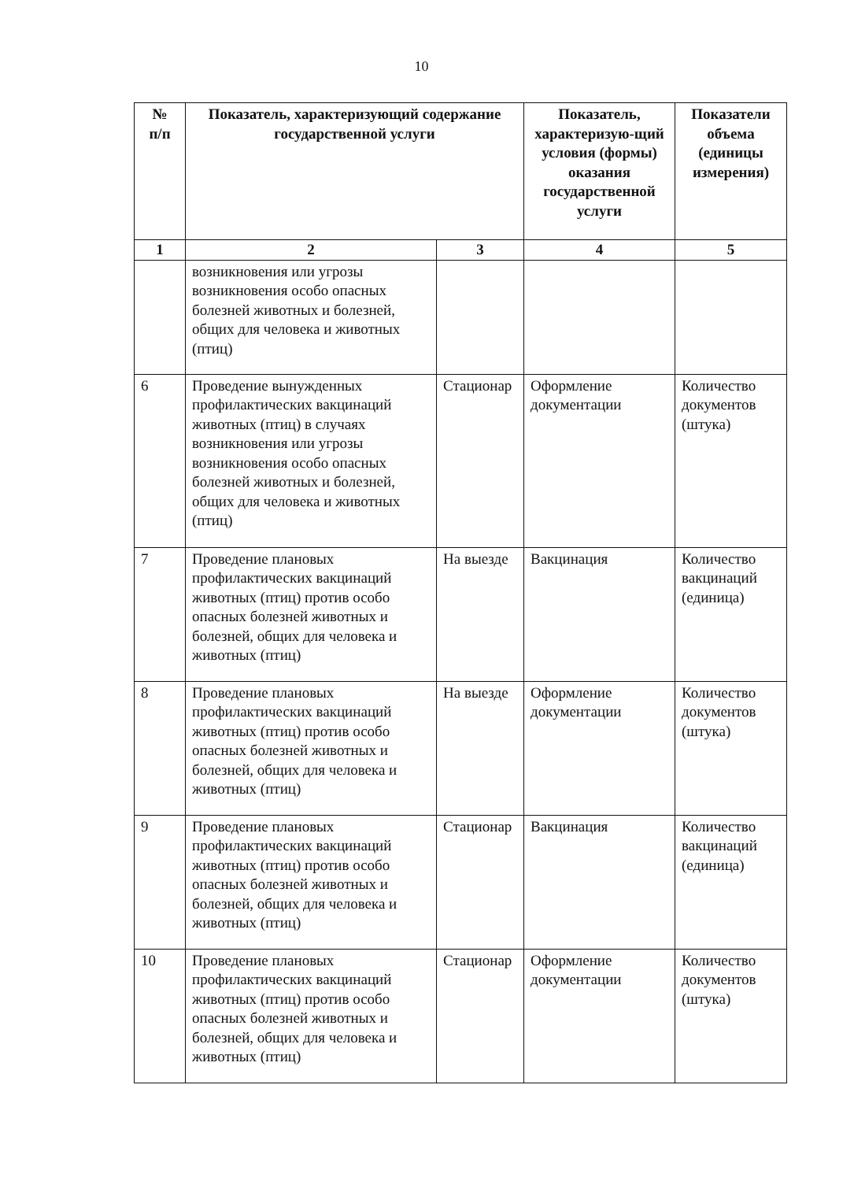10
| № п/п | Показатель, характеризующий содержание государственной услуги | | Показатель, характеризую-щий условия (формы) оказания государственной услуги | Показатели объема (единицы измерения) |
| --- | --- | --- | --- | --- |
| 1 | 2 | 3 | 4 | 5 |
| | возникновения или угрозы возникновения особо опасных болезней животных и болезней, общих для человека и животных (птиц) | | | |
| 6 | Проведение вынужденных профилактических вакцинаций животных (птиц) в случаях возникновения или угрозы возникновения особо опасных болезней животных и болезней, общих для человека и животных (птиц) | Стационар | Оформление документации | Количество документов (штука) |
| 7 | Проведение плановых профилактических вакцинаций животных (птиц) против особо опасных болезней животных и болезней, общих для человека и животных (птиц) | На выезде | Вакцинация | Количество вакцинаций (единица) |
| 8 | Проведение плановых профилактических вакцинаций животных (птиц) против особо опасных болезней животных и болезней, общих для человека и животных (птиц) | На выезде | Оформление документации | Количество документов (штука) |
| 9 | Проведение плановых профилактических вакцинаций животных (птиц) против особо опасных болезней животных и болезней, общих для человека и животных (птиц) | Стационар | Вакцинация | Количество вакцинаций (единица) |
| 10 | Проведение плановых профилактических вакцинаций животных (птиц) против особо опасных болезней животных и болезней, общих для человека и животных (птиц) | Стационар | Оформление документации | Количество документов (штука) |